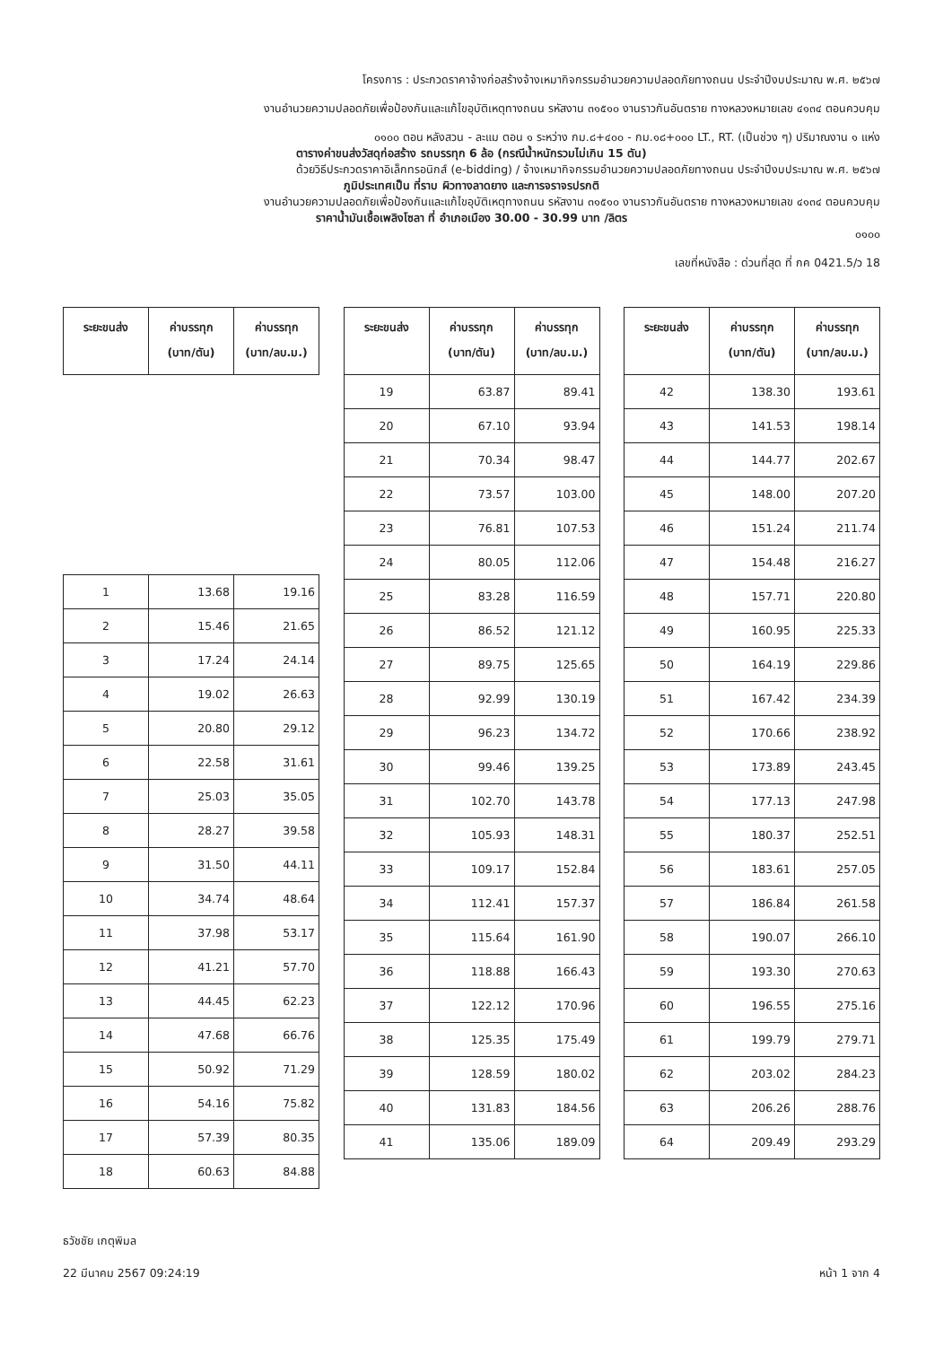โครงการ : ประกวดราคาจ้างก่อสร้างจ้างเหมากิจกรรมอำนวยความปลอดภัยทางถนน ประจำปีงบประมาณ พ.ศ. ๒๕๖๗
งานอำนวยความปลอดภัยเพื่อป้องกันและแก้ไขอุบัติเหตุทางถนน รหัสงาน ๓๑๕๑๐ งานราวกันอันตราย ทางหลวงหมายเลข ๔๑๓๔ ตอนควบคุม
๐๑๐๐ ตอน หลังสวน - ละแม ตอน ๑ ระหว่าง กม.๘+๔๐๐ - กม.๑๘+๐๐๐ LT., RT. (เป็นช่วง ๆ) ปริมาณงาน ๑ แห่ง
ตารางค่าขนส่งวัสดุก่อสร้าง รถบรรทุก 6 ล้อ (กรณีน้ำหนักรวมไม่เกิน 15 ตัน)
ด้วยวิธีประกวดราคาอิเล็กทรอนิกส์ (e-bidding) / จ้างเหมากิจกรรมอำนวยความปลอดภัยทางถนน ประจำปีงบประมาณ พ.ศ. ๒๕๖๗
ภูมิประเทศเป็น ที่ราบ ผิวทางลาดยาง และการจราจรปรกติ
งานอำนวยความปลอดภัยเพื่อป้องกันและแก้ไขอุบัติเหตุทางถนน รหัสงาน ๓๑๕๑๐ งานราวกันอันตราย ทางหลวงหมายเลข ๔๑๓๔ ตอนควบคุม
ราคาน้ำมันเชื้อเพลิงโซลา ที่ อำเภอเมือง 30.00 - 30.99 บาท /ลิตร
๐๑๐๐
เลขที่หนังสือ : ด่วนที่สุด ที่ กค 0421.5/ว 18
| ระยะขนส่ง | ค่าบรรทุก (บาท/ตัน) | ค่าบรรทุก (บาท/ลบ.ม.) |
| --- | --- | --- |
| 1 | 13.68 | 19.16 |
| 2 | 15.46 | 21.65 |
| 3 | 17.24 | 24.14 |
| 4 | 19.02 | 26.63 |
| 5 | 20.80 | 29.12 |
| 6 | 22.58 | 31.61 |
| 7 | 25.03 | 35.05 |
| 8 | 28.27 | 39.58 |
| 9 | 31.50 | 44.11 |
| 10 | 34.74 | 48.64 |
| 11 | 37.98 | 53.17 |
| 12 | 41.21 | 57.70 |
| 13 | 44.45 | 62.23 |
| 14 | 47.68 | 66.76 |
| 15 | 50.92 | 71.29 |
| 16 | 54.16 | 75.82 |
| 17 | 57.39 | 80.35 |
| 18 | 60.63 | 84.88 |
| ระยะขนส่ง | ค่าบรรทุก (บาท/ตัน) | ค่าบรรทุก (บาท/ลบ.ม.) |
| --- | --- | --- |
| 19 | 63.87 | 89.41 |
| 20 | 67.10 | 93.94 |
| 21 | 70.34 | 98.47 |
| 22 | 73.57 | 103.00 |
| 23 | 76.81 | 107.53 |
| 24 | 80.05 | 112.06 |
| 25 | 83.28 | 116.59 |
| 26 | 86.52 | 121.12 |
| 27 | 89.75 | 125.65 |
| 28 | 92.99 | 130.19 |
| 29 | 96.23 | 134.72 |
| 30 | 99.46 | 139.25 |
| 31 | 102.70 | 143.78 |
| 32 | 105.93 | 148.31 |
| 33 | 109.17 | 152.84 |
| 34 | 112.41 | 157.37 |
| 35 | 115.64 | 161.90 |
| 36 | 118.88 | 166.43 |
| 37 | 122.12 | 170.96 |
| 38 | 125.35 | 175.49 |
| 39 | 128.59 | 180.02 |
| 40 | 131.83 | 184.56 |
| 41 | 135.06 | 189.09 |
| ระยะขนส่ง | ค่าบรรทุก (บาท/ตัน) | ค่าบรรทุก (บาท/ลบ.ม.) |
| --- | --- | --- |
| 42 | 138.30 | 193.61 |
| 43 | 141.53 | 198.14 |
| 44 | 144.77 | 202.67 |
| 45 | 148.00 | 207.20 |
| 46 | 151.24 | 211.74 |
| 47 | 154.48 | 216.27 |
| 48 | 157.71 | 220.80 |
| 49 | 160.95 | 225.33 |
| 50 | 164.19 | 229.86 |
| 51 | 167.42 | 234.39 |
| 52 | 170.66 | 238.92 |
| 53 | 173.89 | 243.45 |
| 54 | 177.13 | 247.98 |
| 55 | 180.37 | 252.51 |
| 56 | 183.61 | 257.05 |
| 57 | 186.84 | 261.58 |
| 58 | 190.07 | 266.10 |
| 59 | 193.30 | 270.63 |
| 60 | 196.55 | 275.16 |
| 61 | 199.79 | 279.71 |
| 62 | 203.02 | 284.23 |
| 63 | 206.26 | 288.76 |
| 64 | 209.49 | 293.29 |
ธวัชชัย เกตุพิมล
22 มีนาคม 2567 09:24:19 หน้า 1 จาก 4